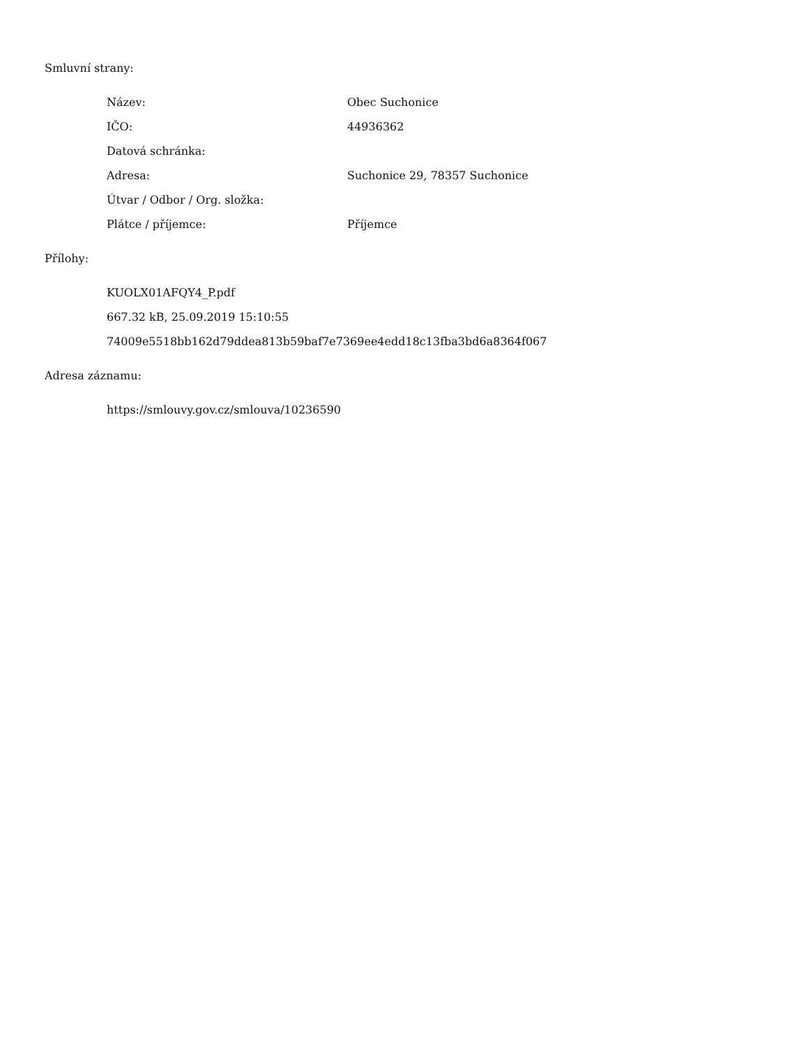Smluvní strany:
| Název: | Obec Suchonice |
| IČO: | 44936362 |
| Datová schránka: | |
| Adresa: | Suchonice 29, 78357 Suchonice |
| Útvar / Odbor / Org. složka: | |
| Plátce / příjemce: | Příjemce |
Přílohy:
KUOLX01AFQY4_P.pdf
667.32 kB, 25.09.2019 15:10:55
74009e5518bb162d79ddea813b59baf7e7369ee4edd18c13fba3bd6a8364f067
Adresa záznamu:
https://smlouvy.gov.cz/smlouva/10236590